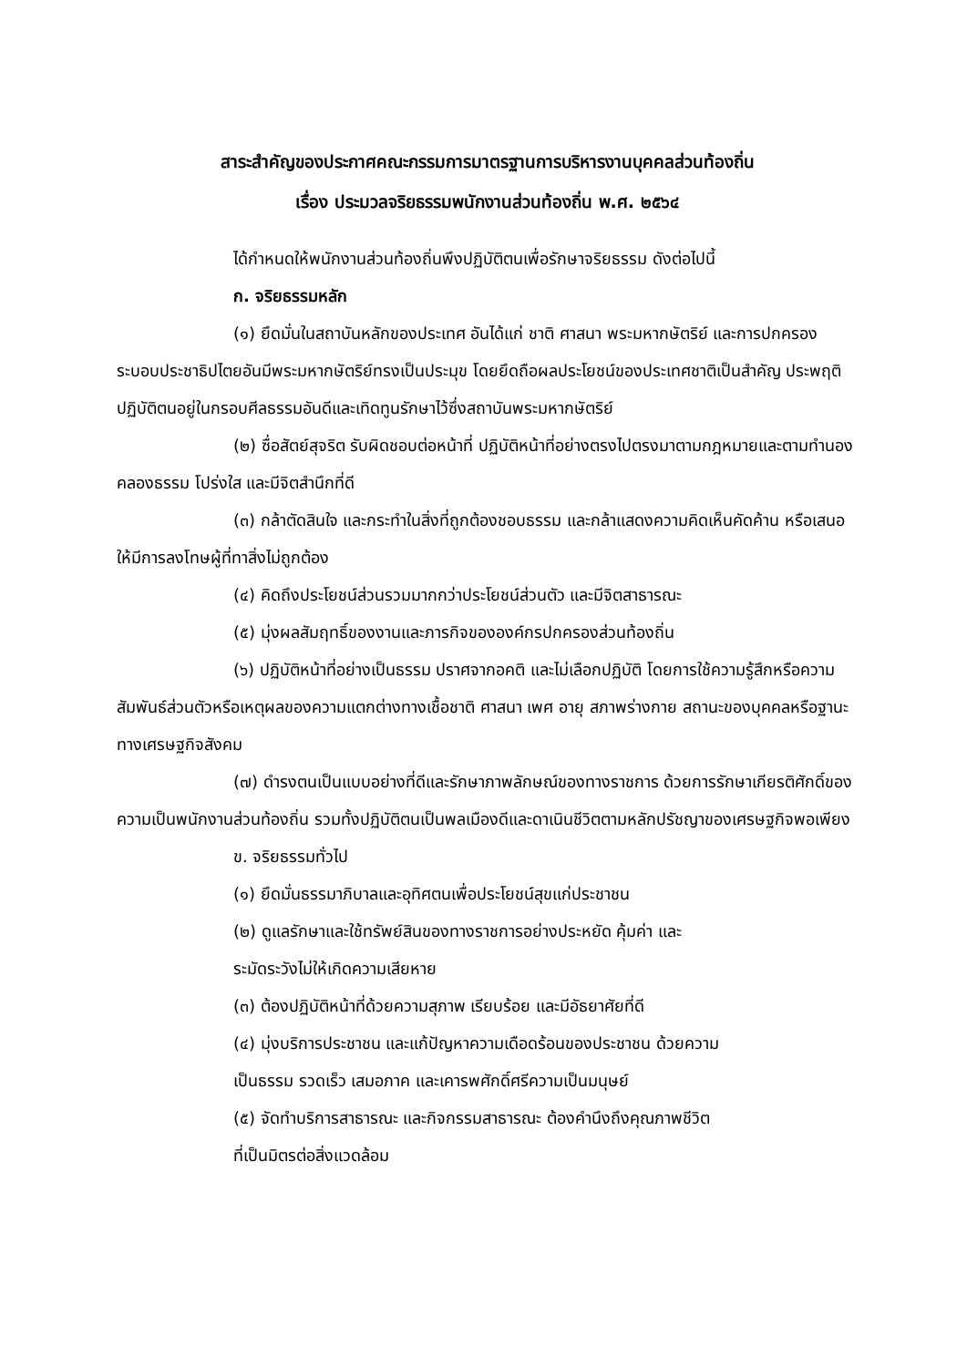สาระสำคัญของประกาศคณะกรรมการมาตรฐานการบริหารงานบุคคลส่วนท้องถิ่น
เรื่อง ประมวลจริยธรรมพนักงานส่วนท้องถิ่น พ.ศ. ๒๕๖๔
ได้กำหนดให้พนักงานส่วนท้องถิ่นพึงปฏิบัติตนเพื่อรักษาจริยธรรม ดังต่อไปนี้
ก. จริยธรรมหลัก
(๑) ยึดมั่นในสถาบันหลักของประเทศ อันได้แก่ ชาติ ศาสนา พระมหากษัตริย์ และการปกครองระบอบประชาธิปไตยอันมีพระมหากษัตริย์ทรงเป็นประมุข โดยยึดถือผลประโยชน์ของประเทศชาติเป็นสำคัญ ประพฤติปฏิบัติตนอยู่ในกรอบศีลธรรมอันดีและเทิดทูนรักษาไว้ซึ่งสถาบันพระมหากษัตริย์
(๒) ซื่อสัตย์สุจริต รับผิดชอบต่อหน้าที่ ปฏิบัติหน้าที่อย่างตรงไปตรงมาตามกฎหมายและตามทำนองคลองธรรม โปร่งใส และมีจิตสำนึกที่ดี
(๓) กล้าตัดสินใจ และกระทำในสิ่งที่ถูกต้องชอบธรรม และกล้าแสดงความคิดเห็นคัดค้าน หรือเสนอให้มีการลงโทษผู้ที่ทาสิ่งไม่ถูกต้อง
(๔) คิดถึงประโยชน์ส่วนรวมมากกว่าประโยชน์ส่วนตัว และมีจิตสาธารณะ
(๕) มุ่งผลสัมฤทธิ์ของงานและภารกิจขององค์กรปกครองส่วนท้องถิ่น
(๖) ปฏิบัติหน้าที่อย่างเป็นธรรม ปราศจากอคติ และไม่เลือกปฏิบัติ โดยการใช้ความรู้สึกหรือความสัมพันธ์ส่วนตัวหรือเหตุผลของความแตกต่างทางเชื้อชาติ ศาสนา เพศ อายุ สภาพร่างกาย สถานะของบุคคลหรือฐานะทางเศรษฐกิจสังคม
(๗) ดำรงตนเป็นแบบอย่างที่ดีและรักษาภาพลักษณ์ของทางราชการ ด้วยการรักษาเกียรติศักดิ์ของความเป็นพนักงานส่วนท้องถิ่น รวมทั้งปฏิบัติตนเป็นพลเมืองดีและดาเนินชีวิตตามหลักปรัชญาของเศรษฐกิจพอเพียง
ข. จริยธรรมทั่วไป
(๑) ยึดมั่นธรรมาภิบาลและอุทิศตนเพื่อประโยชน์สุขแก่ประชาชน
(๒) ดูแลรักษาและใช้ทรัพย์สินของทางราชการอย่างประหยัด คุ้มค่า และ
ระมัดระวังไม่ให้เกิดความเสียหาย
(๓) ต้องปฏิบัติหน้าที่ด้วยความสุภาพ เรียบร้อย และมีอัธยาศัยที่ดี
(๔) มุ่งบริการประชาชน และแก้ปัญหาความเดือดร้อนของประชาชน ด้วยความ
เป็นธรรม รวดเร็ว เสมอภาค และเคารพศักดิ์ศรีความเป็นมนุษย์
(๕) จัดทำบริการสาธารณะ และกิจกรรมสาธารณะ ต้องคำนึงถึงคุณภาพชีวิต
ที่เป็นมิตรต่อสิ่งแวดล้อม